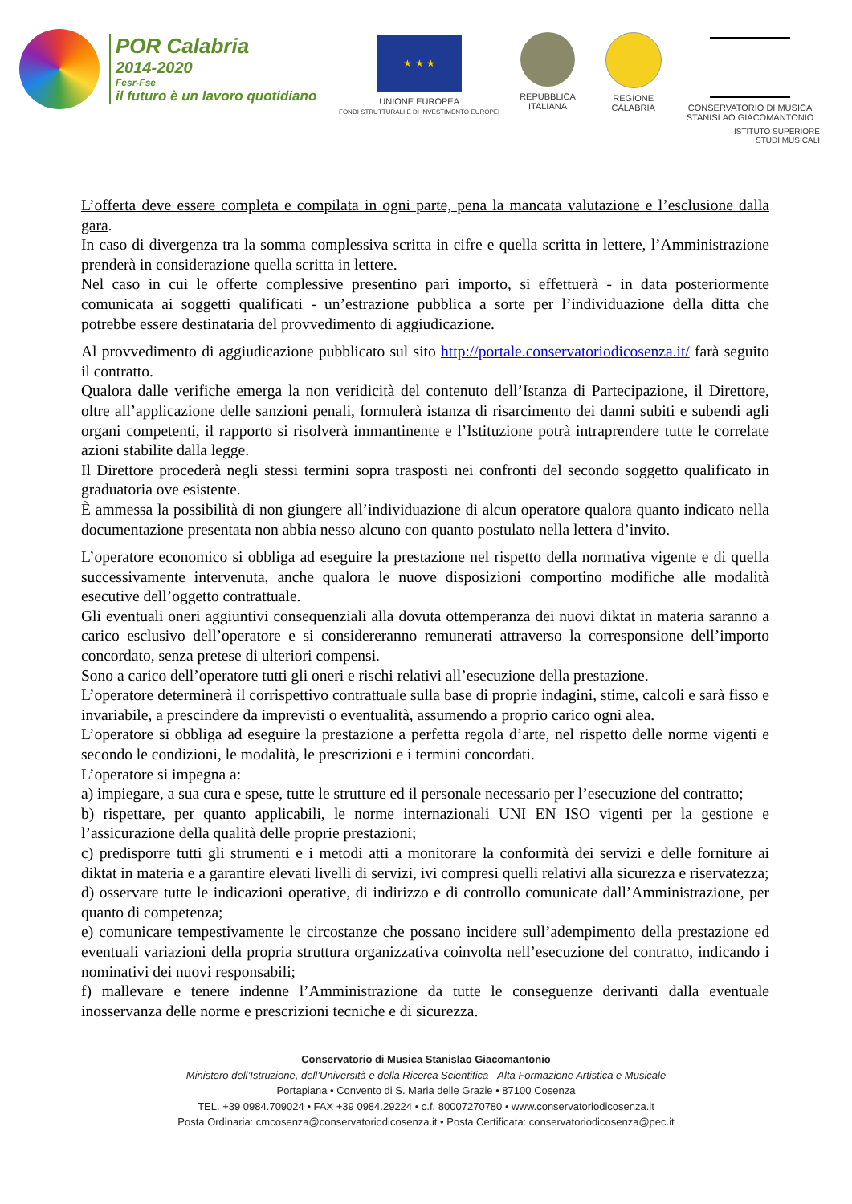POR Calabria
2014-2020
Fesr-Fse
il futuro è un lavoro quotidiano
★ ★ ★
UNIONE EUROPEA
FONDI STRUTTURALI E DI INVESTIMENTO EUROPEI
REPUBBLICA
ITALIANA
REGIONE
CALABRIA
CONSERVATORIO DI MUSICA
STANISLAO GIACOMANTONIO
ISTITUTO SUPERIORE
STUDI MUSICALI
L’offerta deve essere completa e compilata in ogni parte, pena la mancata valutazione e l’esclusione dalla gara.
In caso di divergenza tra la somma complessiva scritta in cifre e quella scritta in lettere, l’Amministrazione prenderà in considerazione quella scritta in lettere.
Nel caso in cui le offerte complessive presentino pari importo, si effettuerà - in data posteriormente comunicata ai soggetti qualificati - un’estrazione pubblica a sorte per l’individuazione della ditta che potrebbe essere destinataria del provvedimento di aggiudicazione.
Al provvedimento di aggiudicazione pubblicato sul sito http://portale.conservatoriodicosenza.it/ farà seguito il contratto.
Qualora dalle verifiche emerga la non veridicità del contenuto dell’Istanza di Partecipazione, il Direttore, oltre all’applicazione delle sanzioni penali, formulerà istanza di risarcimento dei danni subiti e subendi agli organi competenti, il rapporto si risolverà immantinente e l’Istituzione potrà intraprendere tutte le correlate azioni stabilite dalla legge.
Il Direttore procederà negli stessi termini sopra trasposti nei confronti del secondo soggetto qualificato in graduatoria ove esistente.
È ammessa la possibilità di non giungere all’individuazione di alcun operatore qualora quanto indicato nella documentazione presentata non abbia nesso alcuno con quanto postulato nella lettera d’invito.
L’operatore economico si obbliga ad eseguire la prestazione nel rispetto della normativa vigente e di quella successivamente intervenuta, anche qualora le nuove disposizioni comportino modifiche alle modalità esecutive dell’oggetto contrattuale.
Gli eventuali oneri aggiuntivi consequenziali alla dovuta ottemperanza dei nuovi diktat in materia saranno a carico esclusivo dell’operatore e si considereranno remunerati attraverso la corresponsione dell’importo concordato, senza pretese di ulteriori compensi.
Sono a carico dell’operatore tutti gli oneri e rischi relativi all’esecuzione della prestazione.
L’operatore determinerà il corrispettivo contrattuale sulla base di proprie indagini, stime, calcoli e sarà fisso e invariabile, a prescindere da imprevisti o eventualità, assumendo a proprio carico ogni alea.
L’operatore si obbliga ad eseguire la prestazione a perfetta regola d’arte, nel rispetto delle norme vigenti e secondo le condizioni, le modalità, le prescrizioni e i termini concordati.
L’operatore si impegna a:
a) impiegare, a sua cura e spese, tutte le strutture ed il personale necessario per l’esecuzione del contratto;
b) rispettare, per quanto applicabili, le norme internazionali UNI EN ISO vigenti per la gestione e l’assicurazione della qualità delle proprie prestazioni;
c) predisporre tutti gli strumenti e i metodi atti a monitorare la conformità dei servizi e delle forniture ai diktat in materia e a garantire elevati livelli di servizi, ivi compresi quelli relativi alla sicurezza e riservatezza;
d) osservare tutte le indicazioni operative, di indirizzo e di controllo comunicate dall’Amministrazione, per quanto di competenza;
e) comunicare tempestivamente le circostanze che possano incidere sull’adempimento della prestazione ed eventuali variazioni della propria struttura organizzativa coinvolta nell’esecuzione del contratto, indicando i nominativi dei nuovi responsabili;
f) mallevare e tenere indenne l’Amministrazione da tutte le conseguenze derivanti dalla eventuale inosservanza delle norme e prescrizioni tecniche e di sicurezza.
Conservatorio di Musica Stanislao Giacomantonio
Ministero dell’Istruzione, dell’Università e della Ricerca Scientifica - Alta Formazione Artistica e Musicale
Portapiana • Convento di S. Maria delle Grazie • 87100 Cosenza
TEL. +39 0984.709024 • FAX +39 0984.29224 • c.f. 80007270780 • www.conservatoriodicosenza.it
Posta Ordinaria: cmcosenza@conservatoriodicosenza.it • Posta Certificata: conservatoriodicosenza@pec.it